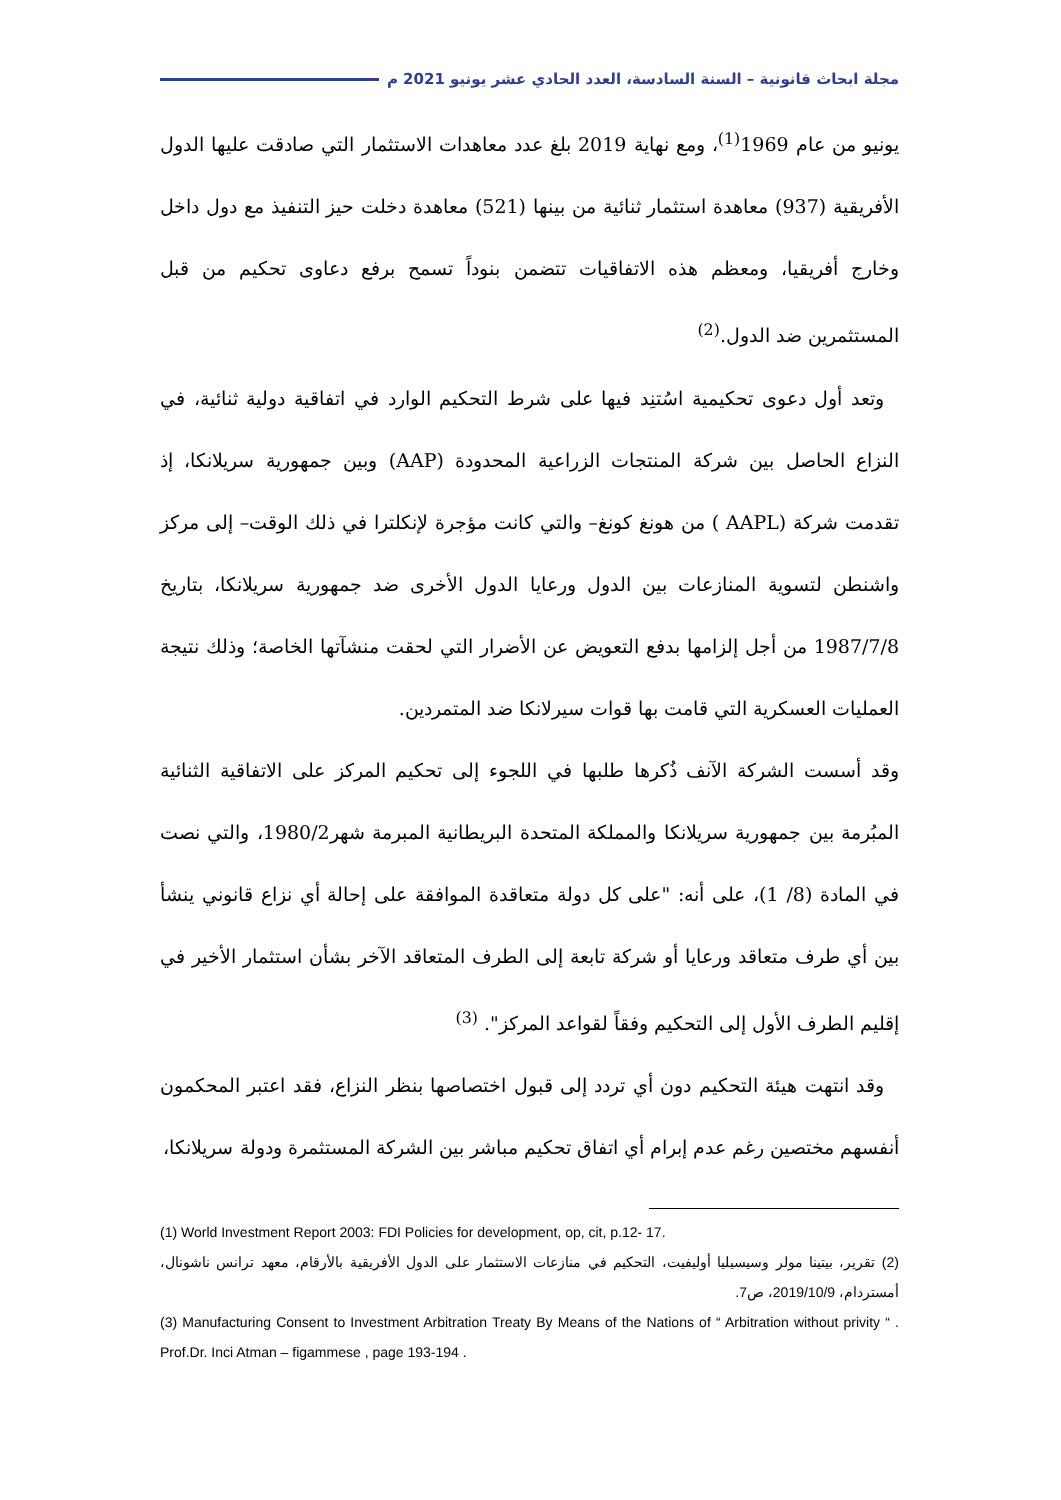مجلة ابحاث قانونية – السنة السادسة، العدد الحادي عشر يونيو 2021 م
يونيو من عام 1969<sup>(1)</sup>، ومع نهاية 2019 بلغ عدد معاهدات الاستثمار التي صادقت عليها الدول الأفريقية (937) معاهدة استثمار ثنائية من بينها (521) معاهدة دخلت حيز التنفيذ مع دول داخل وخارج أفريقيا، ومعظم هذه الاتفاقيات تتضمن بنوداً تسمح برفع دعاوى تحكيم من قبل المستثمرين ضد الدول.<sup>(2)</sup>
وتعد أول دعوى تحكيمية اسُتنِد فيها على شرط التحكيم الوارد في اتفاقية دولية ثنائية، في النزاع الحاصل بين شركة المنتجات الزراعية المحدودة (AAP) وبين جمهورية سريلانكا، إذ تقدمت شركة (AAPL ) من هونغ كونغ– والتي كانت مؤجرة لإنكلترا في ذلك الوقت– إلى مركز واشنطن لتسوية المنازعات بين الدول ورعايا الدول الأخرى ضد جمهورية سريلانكا، بتاريخ 1987/7/8 من أجل إلزامها بدفع التعويض عن الأضرار التي لحقت منشآتها الخاصة؛ وذلك نتيجة العمليات العسكرية التي قامت بها قوات سيرلانكا ضد المتمردين.
وقد أسست الشركة الآنف ذُكرها طلبها في اللجوء إلى تحكيم المركز على الاتفاقية الثنائية المبُرمة بين جمهورية سريلانكا والمملكة المتحدة البريطانية المبرمة شهر1980/2، والتي نصت في المادة (8/ 1)، على أنه: "على كل دولة متعاقدة الموافقة على إحالة أي نزاع قانوني ينشأ بين أي طرف متعاقد ورعايا أو شركة تابعة إلى الطرف المتعاقد الآخر بشأن استثمار الأخير في إقليم الطرف الأول إلى التحكيم وفقاً لقواعد المركز". <sup>(3)</sup>
وقد انتهت هيئة التحكيم دون أي تردد إلى قبول اختصاصها بنظر النزاع، فقد اعتبر المحكمون أنفسهم مختصين رغم عدم إبرام أي اتفاق تحكيم مباشر بين الشركة المستثمرة ودولة سريلانكا،
(1) World Investment Report 2003: FDI Policies for development, op, cit, p.12- 17.
(2) تقرير، بيتينا مولر وسيسيليا أوليفيت، التحكيم في منازعات الاستثمار على الدول الأفريقية بالأرقام، معهد ترانس ناشونال، أمستردام، 2019/10/9، ص7.
(3) Manufacturing Consent to Investment Arbitration Treaty By Means of the Nations of “ Arbitration without privity “ . Prof.Dr. Inci Atman – figammese , page 193-194 .